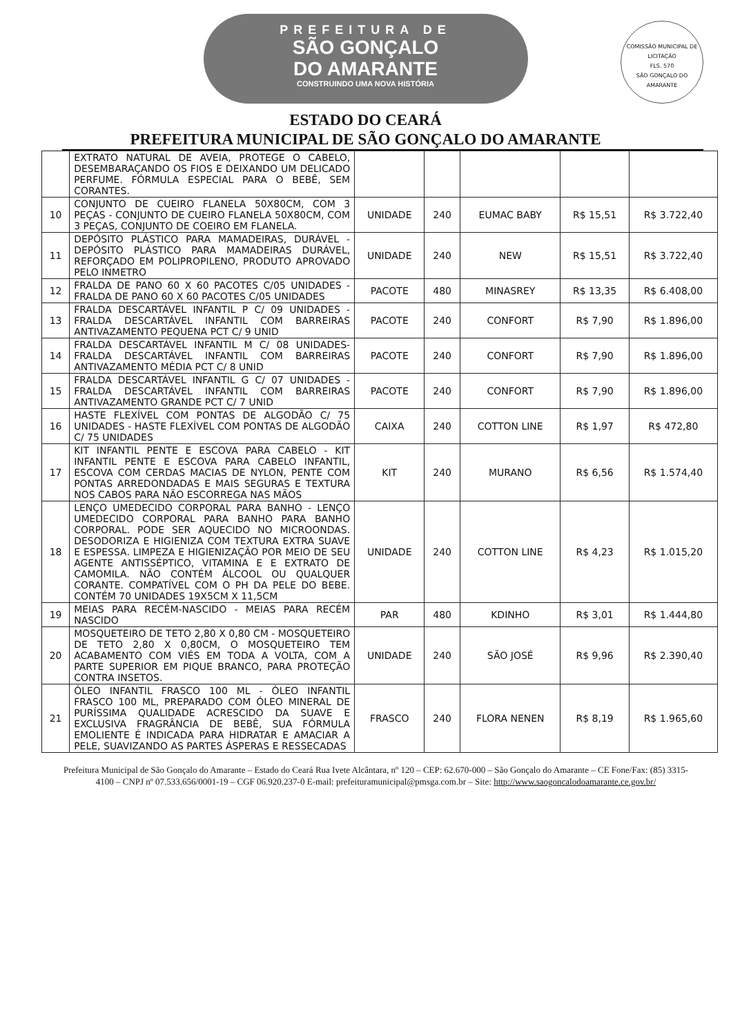PREFEITURA DE
SÃO GONÇALO
DO AMARANTE
CONSTRUINDO UMA NOVA HISTÓRIA
COMISSÃO MUNICIPAL DE LICITAÇÃO
FLS. 570
SÃO GONÇALO DO AMARANTE
ESTADO DO CEARÁ
PREFEITURA MUNICIPAL DE SÃO GONÇALO DO AMARANTE
| | EXTRATO NATURAL DE AVEIA, PROTEGE O CABELO, DESEMBARAÇANDO OS FIOS E DEIXANDO UM DELICADO PERFUME. FÓRMULA ESPECIAL PARA O BEBÊ, SEM CORANTES. | | | | | |
| 10 | CONJUNTO DE CUEIRO FLANELA 50X80CM, COM 3 PEÇAS - CONJUNTO DE CUEIRO FLANELA 50X80CM, COM 3 PEÇAS, CONJUNTO DE COEIRO EM FLANELA. | UNIDADE | 240 | EUMAC BABY | R$ 15,51 | R$ 3.722,40 |
| 11 | DEPÓSITO PLÁSTICO PARA MAMADEIRAS, DURÁVEL - DEPÓSITO PLÁSTICO PARA MAMADEIRAS DURÁVEL, REFORÇADO EM POLIPROPILENO, PRODUTO APROVADO PELO INMETRO | UNIDADE | 240 | NEW | R$ 15,51 | R$ 3.722,40 |
| 12 | FRALDA DE PANO 60 X 60 PACOTES C/05 UNIDADES - FRALDA DE PANO 60 X 60 PACOTES C/05 UNIDADES | PACOTE | 480 | MINASREY | R$ 13,35 | R$ 6.408,00 |
| 13 | FRALDA DESCARTÁVEL INFANTIL P C/ 09 UNIDADES - FRALDA DESCARTÁVEL INFANTIL COM BARREIRAS ANTIVAZAMENTO PEQUENA PCT C/ 9 UNID | PACOTE | 240 | CONFORT | R$ 7,90 | R$ 1.896,00 |
| 14 | FRALDA DESCARTÁVEL INFANTIL M C/ 08 UNIDADES- FRALDA DESCARTÁVEL INFANTIL COM BARREIRAS ANTIVAZAMENTO MÉDIA PCT C/ 8 UNID | PACOTE | 240 | CONFORT | R$ 7,90 | R$ 1.896,00 |
| 15 | FRALDA DESCARTÁVEL INFANTIL G C/ 07 UNIDADES - FRALDA DESCARTÁVEL INFANTIL COM BARREIRAS ANTIVAZAMENTO GRANDE PCT C/ 7 UNID | PACOTE | 240 | CONFORT | R$ 7,90 | R$ 1.896,00 |
| 16 | HASTE FLEXÍVEL COM PONTAS DE ALGODÃO C/ 75 UNIDADES - HASTE FLEXÍVEL COM PONTAS DE ALGODÃO C/ 75 UNIDADES | CAIXA | 240 | COTTON LINE | R$ 1,97 | R$ 472,80 |
| 17 | KIT INFANTIL PENTE E ESCOVA PARA CABELO - KIT INFANTIL PENTE E ESCOVA PARA CABELO INFANTIL, ESCOVA COM CERDAS MACIAS DE NYLON, PENTE COM PONTAS ARREDONDADAS E MAIS SEGURAS E TEXTURA NOS CABOS PARA NÃO ESCORREGA NAS MÃOS | KIT | 240 | MURANO | R$ 6,56 | R$ 1.574,40 |
| 18 | LENÇO UMEDECIDO CORPORAL PARA BANHO - LENÇO UMEDECIDO CORPORAL PARA BANHO PARA BANHO CORPORAL. PODE SER AQUECIDO NO MICROONDAS. DESODORIZA E HIGIENIZA COM TEXTURA EXTRA SUAVE E ESPESSA. LIMPEZA E HIGIENIZAÇÃO POR MEIO DE SEU AGENTE ANTISSÉPTICO, VITAMINA E E EXTRATO DE CAMOMILA. NÃO CONTÉM ÁLCOOL OU QUALQUER CORANTE. COMPATÍVEL COM O PH DA PELE DO BEBE. CONTÉM 70 UNIDADES 19X5CM X 11,5CM | UNIDADE | 240 | COTTON LINE | R$ 4,23 | R$ 1.015,20 |
| 19 | MEIAS PARA RECÉM-NASCIDO - MEIAS PARA RECÉM NASCIDO | PAR | 480 | KDINHO | R$ 3,01 | R$ 1.444,80 |
| 20 | MOSQUETEIRO DE TETO 2,80 X 0,80 CM - MOSQUETEIRO DE TETO 2,80 X 0,80CM, O MOSQUETEIRO TEM ACABAMENTO COM VIÉS EM TODA A VOLTA, COM A PARTE SUPERIOR EM PIQUE BRANCO, PARA PROTEÇÃO CONTRA INSETOS. | UNIDADE | 240 | SÃO JOSÉ | R$ 9,96 | R$ 2.390,40 |
| 21 | ÓLEO INFANTIL FRASCO 100 ML - ÓLEO INFANTIL FRASCO 100 ML, PREPARADO COM ÓLEO MINERAL DE PURÍSSIMA QUALIDADE ACRESCIDO DA SUAVE E EXCLUSIVA FRAGRÂNCIA DE BEBÊ, SUA FÓRMULA EMOLIENTE É INDICADA PARA HIDRATAR E AMACIAR A PELE, SUAVIZANDO AS PARTES ÁSPERAS E RESSECADAS | FRASCO | 240 | FLORA NENEN | R$ 8,19 | R$ 1.965,60 |
Prefeitura Municipal de São Gonçalo do Amarante – Estado do Ceará Rua Ivete Alcântara, nº 120 – CEP: 62.670-000 – São Gonçalo do Amarante – CE Fone/Fax: (85) 3315-4100 – CNPJ nº 07.533.656/0001-19 – CGF 06.920.237-0 E-mail: prefeituramunicipal@pmsga.com.br – Site: http://www.saogoncalodoamarante.ce.gov.br/